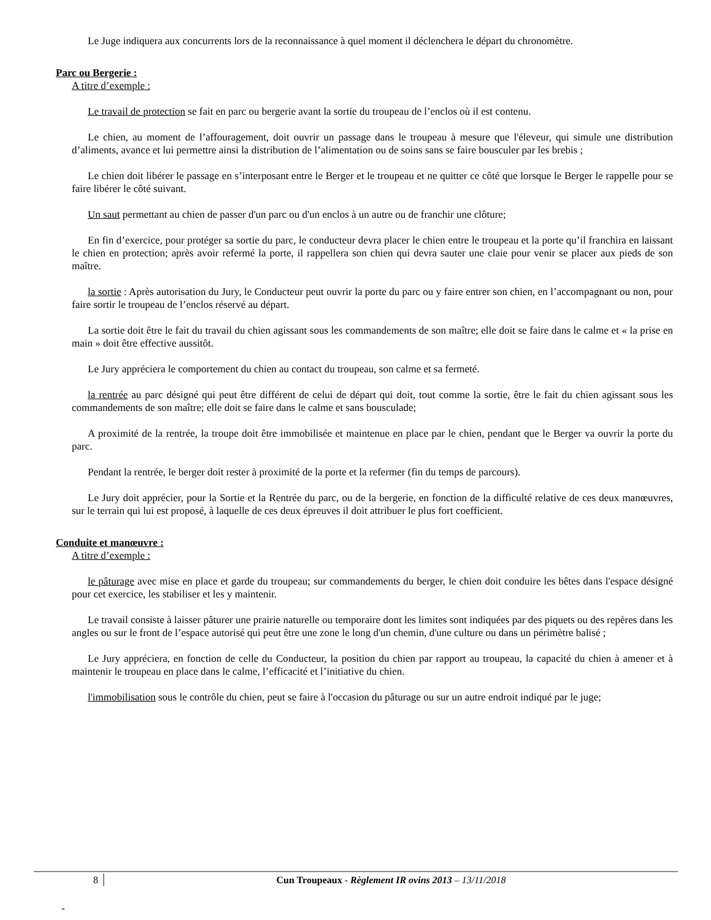Le Juge indiquera aux concurrents lors de la reconnaissance à quel moment il déclenchera le départ du chronomètre.
Parc ou Bergerie :
A titre d’exemple :
Le travail de protection se fait en parc ou bergerie avant la sortie du troupeau de l’enclos où il est contenu.
Le chien, au moment de l’affouragement, doit ouvrir un passage dans le troupeau à mesure que l'éleveur, qui simule une distribution d’aliments, avance et lui permettre ainsi la distribution de l’alimentation ou de soins sans se faire bousculer par les brebis ;
Le chien doit libérer le passage en s’interposant entre le Berger et le troupeau et ne quitter ce côté que lorsque le Berger le rappelle pour se faire libérer le côté suivant.
Un saut permettant au chien de passer d'un parc ou d'un enclos à un autre ou de franchir une clôture;
En fin d’exercice, pour protéger sa sortie du parc, le conducteur devra placer le chien entre le troupeau et la porte qu’il franchira en laissant le chien en protection; après avoir refermé la porte, il rappellera son chien qui devra sauter une claie pour venir se placer aux pieds de son maître.
la sortie : Après autorisation du Jury, le Conducteur peut ouvrir la porte du parc ou y faire entrer son chien, en l’accompagnant ou non, pour faire sortir le troupeau de l’enclos réservé au départ.
La sortie doit être le fait du travail du chien agissant sous les commandements de son maître; elle doit se faire dans le calme et « la prise en main » doit être effective aussitôt.
Le Jury appréciera le comportement du chien au contact du troupeau, son calme et sa fermeté.
la rentrée au parc désigné qui peut être différent de celui de départ qui doit, tout comme la sortie, être le fait du chien agissant sous les commandements de son maître; elle doit se faire dans le calme et sans bousculade;
A proximité de la rentrée, la troupe doit être immobilisée et maintenue en place par le chien, pendant que le Berger va ouvrir la porte du parc.
Pendant la rentrée, le berger doit rester à proximité de la porte et la refermer (fin du temps de parcours).
Le Jury doit apprécier, pour la Sortie et la Rentrée du parc, ou de la bergerie, en fonction de la difficulté relative de ces deux manœuvres, sur le terrain qui lui est proposé, à laquelle de ces deux épreuves il doit attribuer le plus fort coefficient.
Conduite et manœuvre :
A titre d’exemple :
le pâturage avec mise en place et garde du troupeau; sur commandements du berger, le chien doit conduire les bêtes dans l'espace désigné pour cet exercice, les stabiliser et les y maintenir.
Le travail consiste à laisser pâturer une prairie naturelle ou temporaire dont les limites sont indiquées par des piquets ou des repères dans les angles ou sur le front de l’espace autorisé qui peut être une zone le long d'un chemin, d'une culture ou dans un périmètre balisé ;
Le Jury appréciera, en fonction de celle du Conducteur, la position du chien par rapport au troupeau, la capacité du chien à amener et à maintenir le troupeau en place dans le calme, l’efficacité et l’initiative du chien.
l'immobilisation sous le contrôle du chien, peut se faire à l'occasion du pâturage ou sur un autre endroit indiqué par le juge;
8 Cun Troupeaux - Règlement IR ovins 2013 – 13/11/2018
-